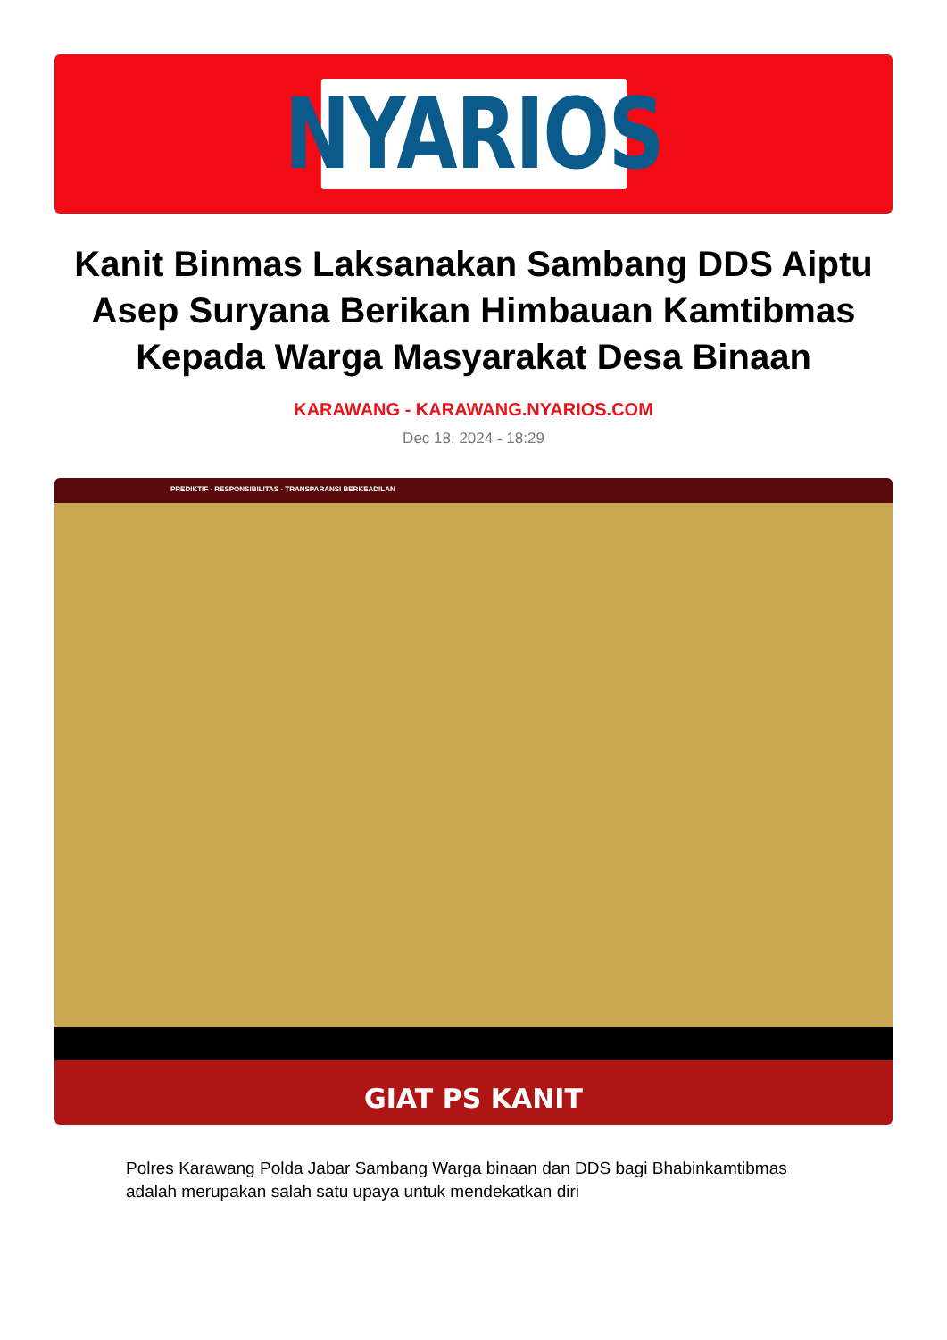NYARIOS
Kanit Binmas Laksanakan Sambang DDS Aiptu Asep Suryana Berikan Himbauan Kamtibmas Kepada Warga Masyarakat Desa Binaan
KARAWANG - KARAWANG.NYARIOS.COM
Dec 18, 2024 - 18:29
PREDIKTIF - RESPONSIBILITAS - TRANSPARANSI BERKEADILAN
GIAT PS KANIT
Polres Karawang Polda Jabar Sambang Warga binaan dan DDS bagi Bhabinkamtibmas adalah merupakan salah satu upaya untuk mendekatkan diri